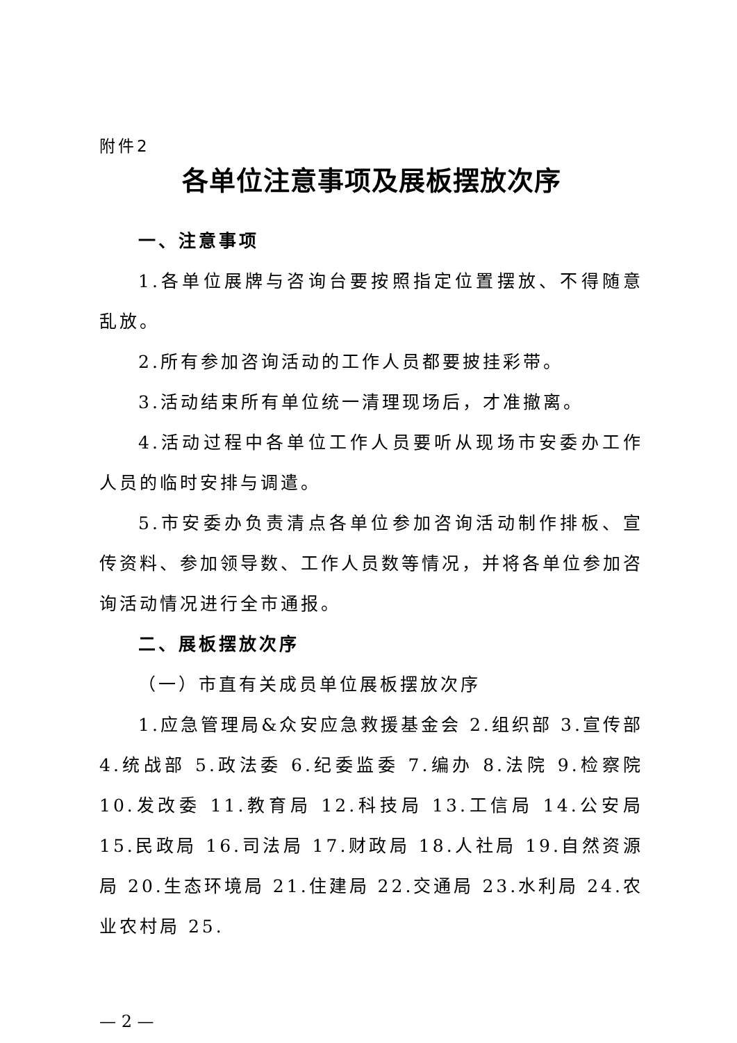附件2
各单位注意事项及展板摆放次序
一、注意事项
1.各单位展牌与咨询台要按照指定位置摆放、不得随意乱放。
2.所有参加咨询活动的工作人员都要披挂彩带。
3.活动结束所有单位统一清理现场后，才准撤离。
4.活动过程中各单位工作人员要听从现场市安委办工作人员的临时安排与调遣。
5.市安委办负责清点各单位参加咨询活动制作排板、宣传资料、参加领导数、工作人员数等情况，并将各单位参加咨询活动情况进行全市通报。
二、展板摆放次序
（一）市直有关成员单位展板摆放次序
1.应急管理局&众安应急救援基金会 2.组织部 3.宣传部 4.统战部 5.政法委 6.纪委监委 7.编办 8.法院 9.检察院 10.发改委 11.教育局 12.科技局 13.工信局 14.公安局 15.民政局 16.司法局 17.财政局 18.人社局 19.自然资源局 20.生态环境局 21.住建局 22.交通局 23.水利局 24.农业农村局 25.
— 2 —